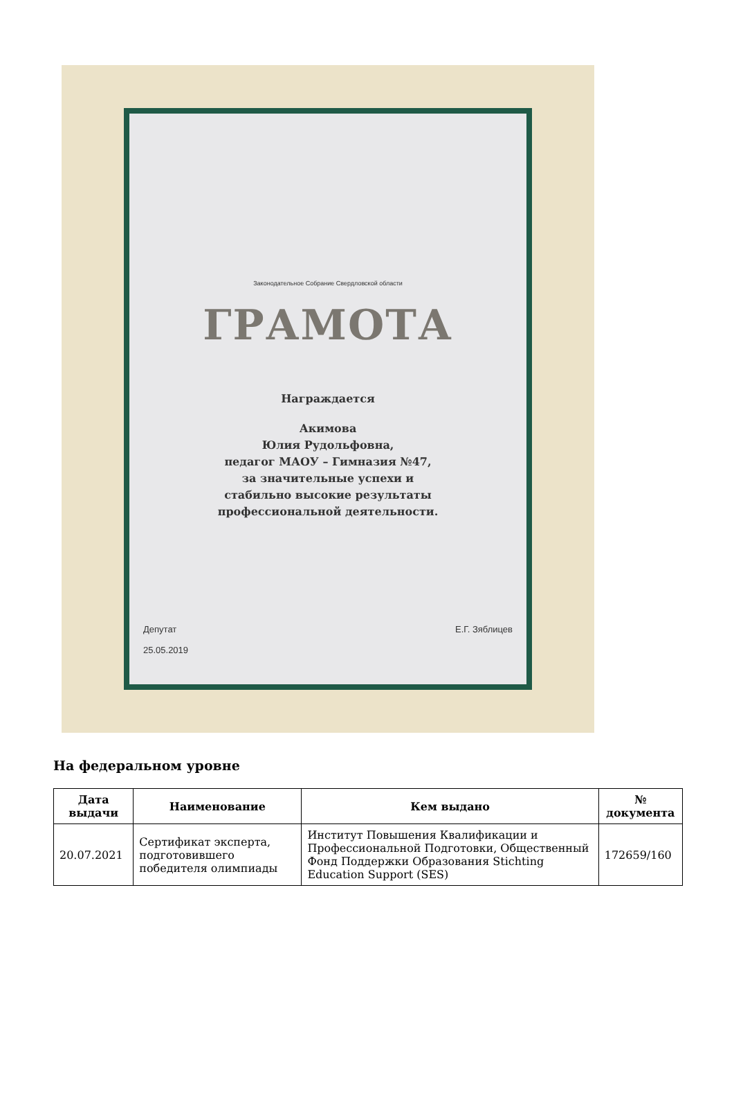Законодательное Собрание Свердловской области
ГРАМОТА
Награждается
Акимова
Юлия Рудольфовна,
педагог МАОУ – Гимназия №47,
за значительные успехи и
стабильно высокие результаты
профессиональной деятельности.
Депутат
25.05.2019
Е.Г. Зяблицев
На федеральном уровне
| Дата выдачи | Наименование | Кем выдано | № документа |
| --- | --- | --- | --- |
| 20.07.2021 | Сертификат эксперта, подготовившего победителя олимпиады | Институт Повышения Квалификации и Профессиональной Подготовки, Общественный Фонд Поддержки Образования Stichting Education Support (SES) | 172659/160 |